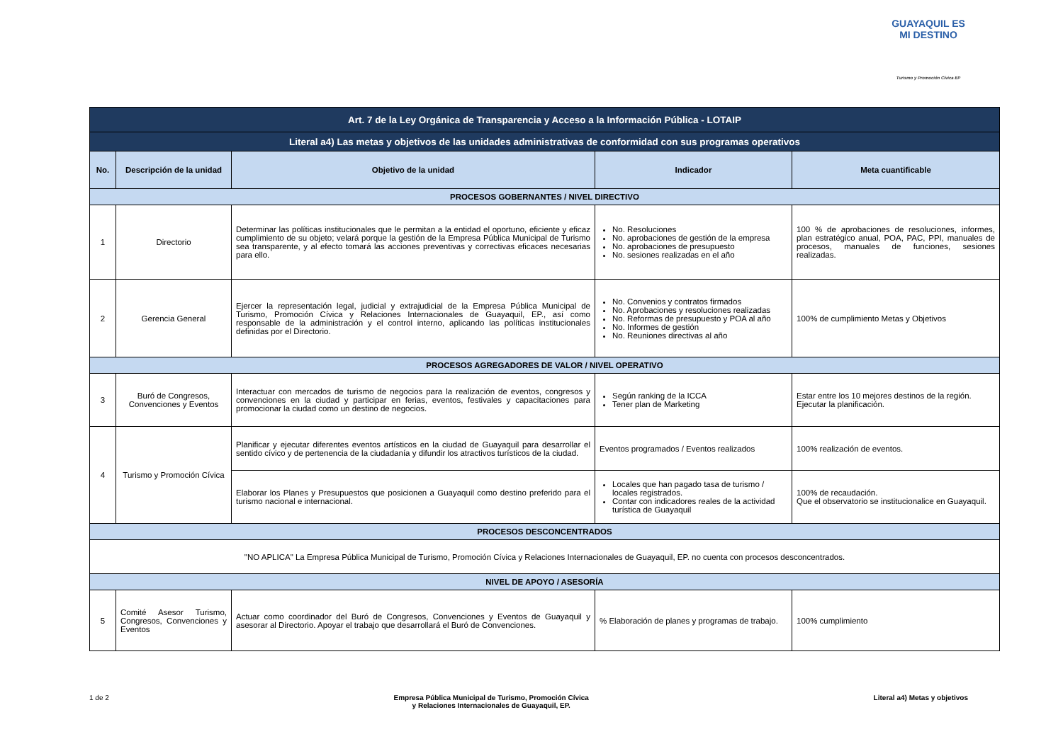GUAYAQUIL ES MI DESTINO
Turismo y Promoción Cívica EP
| Art. 7 de la Ley Orgánica de Transparencia y Acceso a la Información Pública - LOTAIP | | | | |
| --- | --- | --- | --- | --- |
| Literal a4) Las metas y objetivos de las unidades administrativas de conformidad con sus programas operativos | | | | |
| No. | Descripción de la unidad | Objetivo de la unidad | Indicador | Meta cuantificable |
| PROCESOS GOBERNANTES / NIVEL DIRECTIVO | | | | |
| 1 | Directorio | Determinar las políticas institucionales que le permitan a la entidad el oportuno, eficiente y eficaz cumplimiento de su objeto; velará porque la gestión de la Empresa Pública Municipal de Turismo sea transparente, y al efecto tomará las acciones preventivas y correctivas eficaces necesarias para ello. | No. Resoluciones No. aprobaciones de gestión de la empresa No. aprobaciones de presupuesto No. sesiones realizadas en el año | 100 % de aprobaciones de resoluciones, informes, plan estratégico anual, POA, PAC, PPI, manuales de procesos, manuales de funciones, sesiones realizadas. |
| 2 | Gerencia General | Ejercer la representación legal, judicial y extrajudicial de la Empresa Pública Municipal de Turismo, Promoción Cívica y Relaciones Internacionales de Guayaquil, EP., así como responsable de la administración y el control interno, aplicando las políticas institucionales definidas por el Directorio. | No. Convenios y contratos firmados No. Aprobaciones y resoluciones realizadas No. Reformas de presupuesto y POA al año No. Informes de gestión No. Reuniones directivas al año | 100% de cumplimiento Metas y Objetivos |
| PROCESOS AGREGADORES DE VALOR / NIVEL OPERATIVO | | | | |
| 3 | Buró de Congresos, Convenciones y Eventos | Interactuar con mercados de turismo de negocios para la realización de eventos, congresos y convenciones en la ciudad y participar en ferias, eventos, festivales y capacitaciones para promocionar la ciudad como un destino de negocios. | Según ranking de la ICCA Tener plan de Marketing | Estar entre los 10 mejores destinos de la región. Ejecutar la planificación. |
| 4 | Turismo y Promoción Cívica | Planificar y ejecutar diferentes eventos artísticos en la ciudad de Guayaquil para desarrollar el sentido cívico y de pertenencia de la ciudadanía y difundir los atractivos turísticos de la ciudad. | Eventos programados / Eventos realizados | 100% realización de eventos. |
| | | Elaborar los Planes y Presupuestos que posicionen a Guayaquil como destino preferido para el turismo nacional e internacional. | Locales que han pagado tasa de turismo / locales registrados. Contar con indicadores reales de la actividad turística de Guayaquil | 100% de recaudación. Que el observatorio se institucionalice en Guayaquil. |
| PROCESOS DESCONCENTRADOS | | | | |
| "NO APLICA" La Empresa Pública Municipal de Turismo, Promoción Cívica y Relaciones Internacionales de Guayaquil, EP. no cuenta con procesos desconcentrados. | | | | |
| NIVEL DE APOYO / ASESORÍA | | | | |
| 5 | Comité Asesor Turismo, Congresos, Convenciones y Eventos | Actuar como coordinador del Buró de Congresos, Convenciones y Eventos de Guayaquil y asesorar al Directorio. Apoyar el trabajo que desarrollará el Buró de Convenciones. | % Elaboración de planes y programas de trabajo. | 100% cumplimiento |
1 de 2 Empresa Pública Municipal de Turismo, Promoción Cívica
y Relaciones Internacionales de Guayaquil, EP. Literal a4) Metas y objetivos